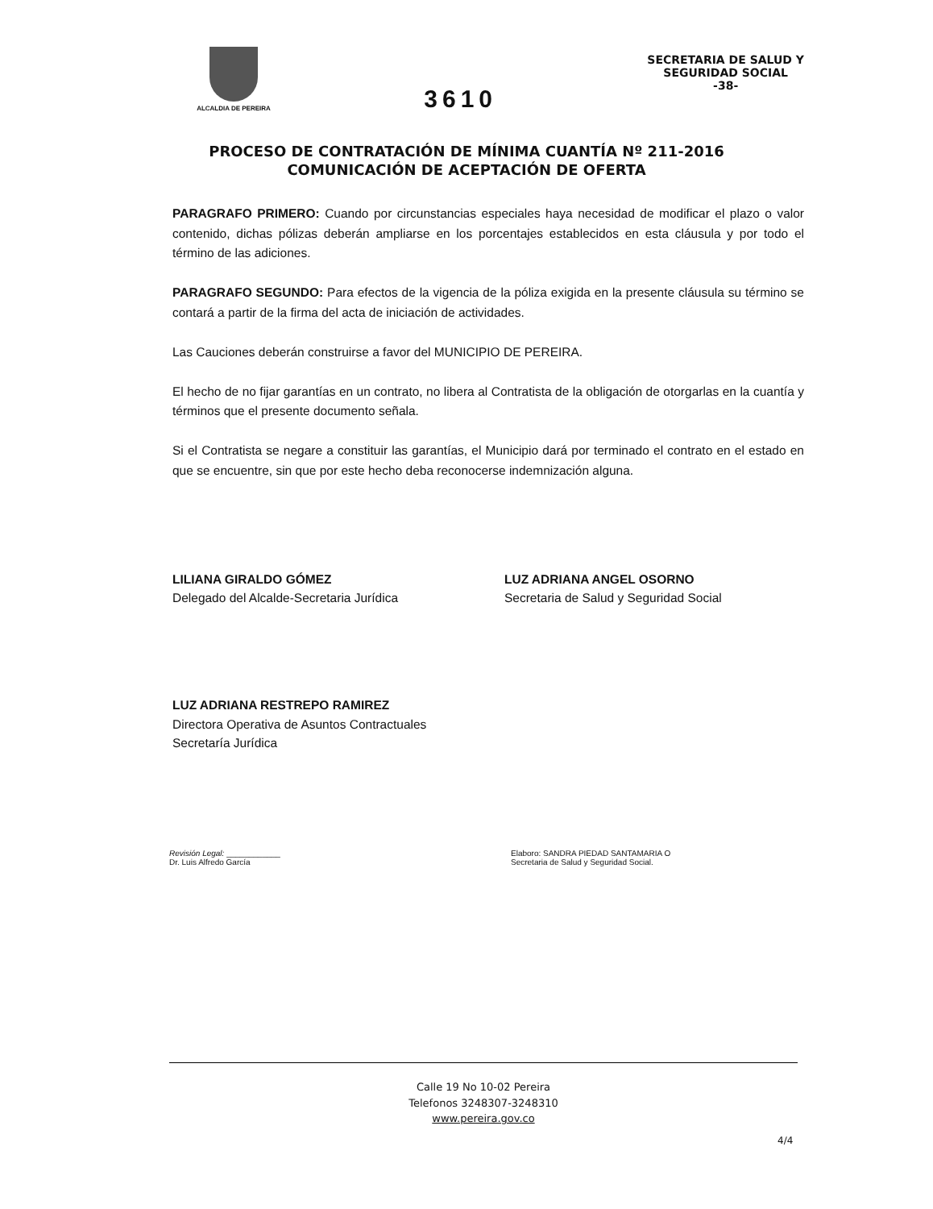ALCALDIA DE PEREIRA
3610
SECRETARIA DE SALUD Y
SEGURIDAD SOCIAL
-38-
PROCESO DE CONTRATACIÓN DE MÍNIMA CUANTÍA Nº 211-2016
COMUNICACIÓN DE ACEPTACIÓN DE OFERTA
PARAGRAFO PRIMERO: Cuando por circunstancias especiales haya necesidad de modificar el plazo o valor contenido, dichas pólizas deberán ampliarse en los porcentajes establecidos en esta cláusula y por todo el término de las adiciones.
PARAGRAFO SEGUNDO: Para efectos de la vigencia de la póliza exigida en la presente cláusula su término se contará a partir de la firma del acta de iniciación de actividades.
Las Cauciones deberán construirse a favor del MUNICIPIO DE PEREIRA.
El hecho de no fijar garantías en un contrato, no libera al Contratista de la obligación de otorgarlas en la cuantía y términos que el presente documento señala.
Si el Contratista se negare a constituir las garantías, el Municipio dará por terminado el contrato en el estado en que se encuentre, sin que por este hecho deba reconocerse indemnización alguna.
LILIANA GIRALDO GÓMEZ
Delegado del Alcalde-Secretaria Jurídica
LUZ ADRIANA ANGEL OSORNO
Secretaria de Salud y Seguridad Social
LUZ ADRIANA RESTREPO RAMIREZ
Directora Operativa de Asuntos Contractuales
Secretaría Jurídica
Revisión Legal: ____________
Dr. Luis Alfredo García
Elaboro: SANDRA PIEDAD SANTAMARIA O
Secretaria de Salud y Seguridad Social.
Calle 19 No 10-02 Pereira
Telefonos 3248307-3248310
www.pereira.gov.co
4/4